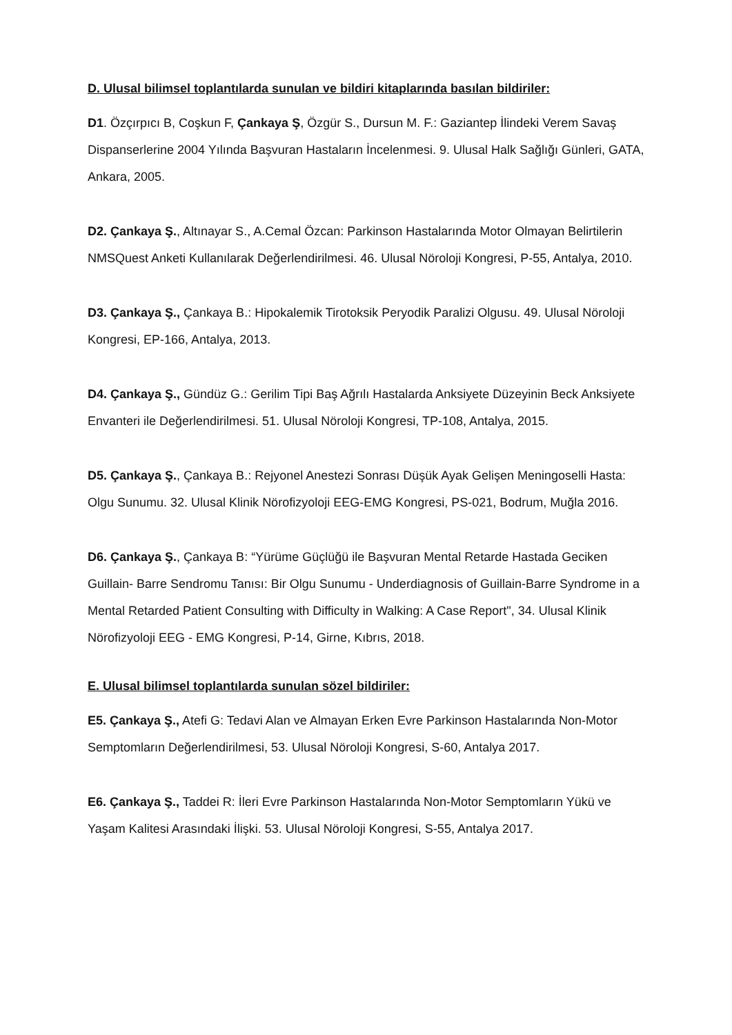D. Ulusal bilimsel toplantılarda sunulan ve bildiri kitaplarında basılan bildiriler:
D1. Özçırpıcı B, Coşkun F, Çankaya Ş, Özgür S., Dursun M. F.: Gaziantep İlindeki Verem Savaş Dispanserlerine 2004 Yılında Başvuran Hastaların İncelenmesi. 9. Ulusal Halk Sağlığı Günleri, GATA, Ankara, 2005.
D2. Çankaya Ş., Altınayar S., A.Cemal Özcan: Parkinson Hastalarında Motor Olmayan Belirtilerin NMSQuest Anketi Kullanılarak Değerlendirilmesi. 46. Ulusal Nöroloji Kongresi, P-55, Antalya, 2010.
D3. Çankaya Ş., Çankaya B.: Hipokalemik Tirotoksik Peryodik Paralizi Olgusu. 49. Ulusal Nöroloji Kongresi, EP-166, Antalya, 2013.
D4. Çankaya Ş., Gündüz G.: Gerilim Tipi Baş Ağrılı Hastalarda Anksiyete Düzeyinin Beck Anksiyete Envanteri ile Değerlendirilmesi. 51. Ulusal Nöroloji Kongresi, TP-108, Antalya, 2015.
D5. Çankaya Ş., Çankaya B.: Rejyonel Anestezi Sonrası Düşük Ayak Gelişen Meningoselli Hasta: Olgu Sunumu. 32. Ulusal Klinik Nörofizyoloji EEG-EMG Kongresi, PS-021, Bodrum, Muğla 2016.
D6. Çankaya Ş., Çankaya B: “Yürüme Güçlüğü ile Başvuran Mental Retarde Hastada Geciken Guillain- Barre Sendromu Tanısı: Bir Olgu Sunumu - Underdiagnosis of Guillain-Barre Syndrome in a Mental Retarded Patient Consulting with Difficulty in Walking: A Case Report", 34. Ulusal Klinik Nörofizyoloji EEG - EMG Kongresi, P-14, Girne, Kıbrıs, 2018.
E. Ulusal bilimsel toplantılarda sunulan sözel bildiriler:
E5. Çankaya Ş., Atefi G: Tedavi Alan ve Almayan Erken Evre Parkinson Hastalarında Non-Motor Semptomların Değerlendirilmesi, 53. Ulusal Nöroloji Kongresi, S-60, Antalya 2017.
E6. Çankaya Ş., Taddei R: İleri Evre Parkinson Hastalarında Non-Motor Semptomların Yükü ve Yaşam Kalitesi Arasındaki İlişki. 53. Ulusal Nöroloji Kongresi, S-55, Antalya 2017.